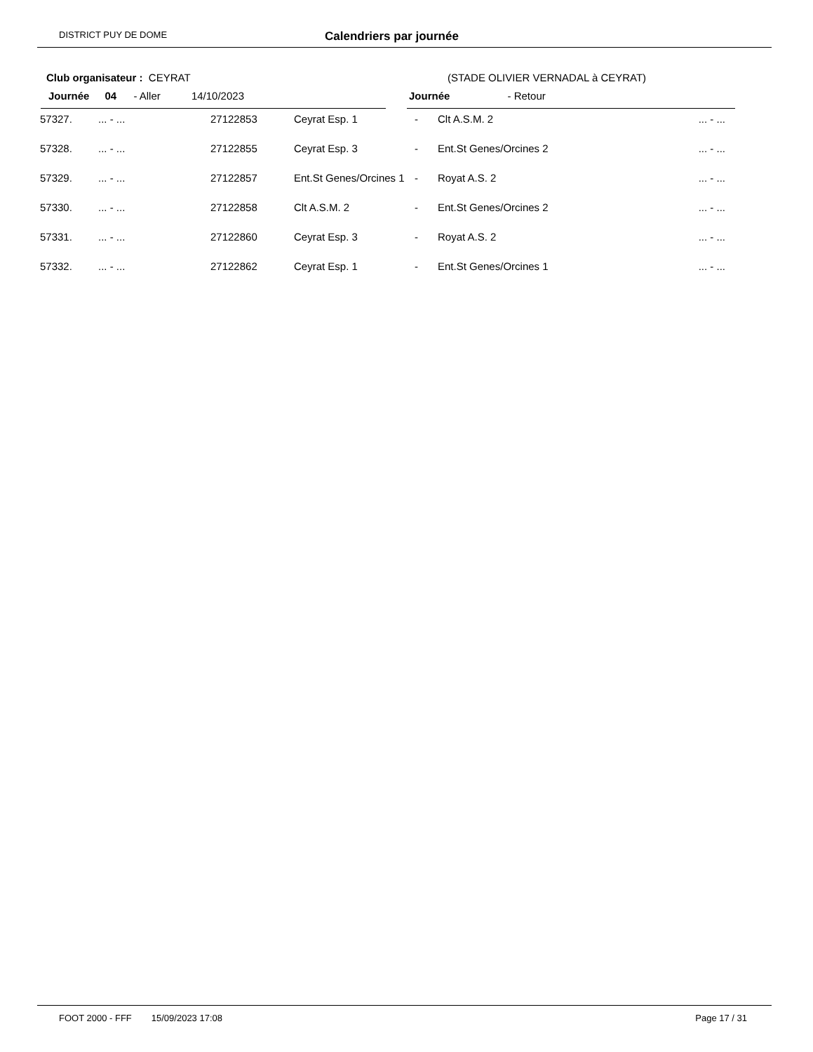DISTRICT PUY DE DOME Calendriers par journée
Club organisateur : CEYRAT (STADE OLIVIER VERNADAL à CEYRAT)
Journée 04 - Aller 14/10/2023 Journée - Retour
| 57327. | ... - ... | 27122853 | Ceyrat Esp. 1 | - | Clt A.S.M. 2 | ... - ... |
| 57328. | ... - ... | 27122855 | Ceyrat Esp. 3 | - | Ent.St Genes/Orcines 2 | ... - ... |
| 57329. | ... - ... | 27122857 | Ent.St Genes/Orcines 1 | - | Royat A.S. 2 | ... - ... |
| 57330. | ... - ... | 27122858 | Clt A.S.M. 2 | - | Ent.St Genes/Orcines 2 | ... - ... |
| 57331. | ... - ... | 27122860 | Ceyrat Esp. 3 | - | Royat A.S. 2 | ... - ... |
| 57332. | ... - ... | 27122862 | Ceyrat Esp. 1 | - | Ent.St Genes/Orcines 1 | ... - ... |
FOOT 2000 - FFF 15/09/2023 17:08 Page 17 / 31